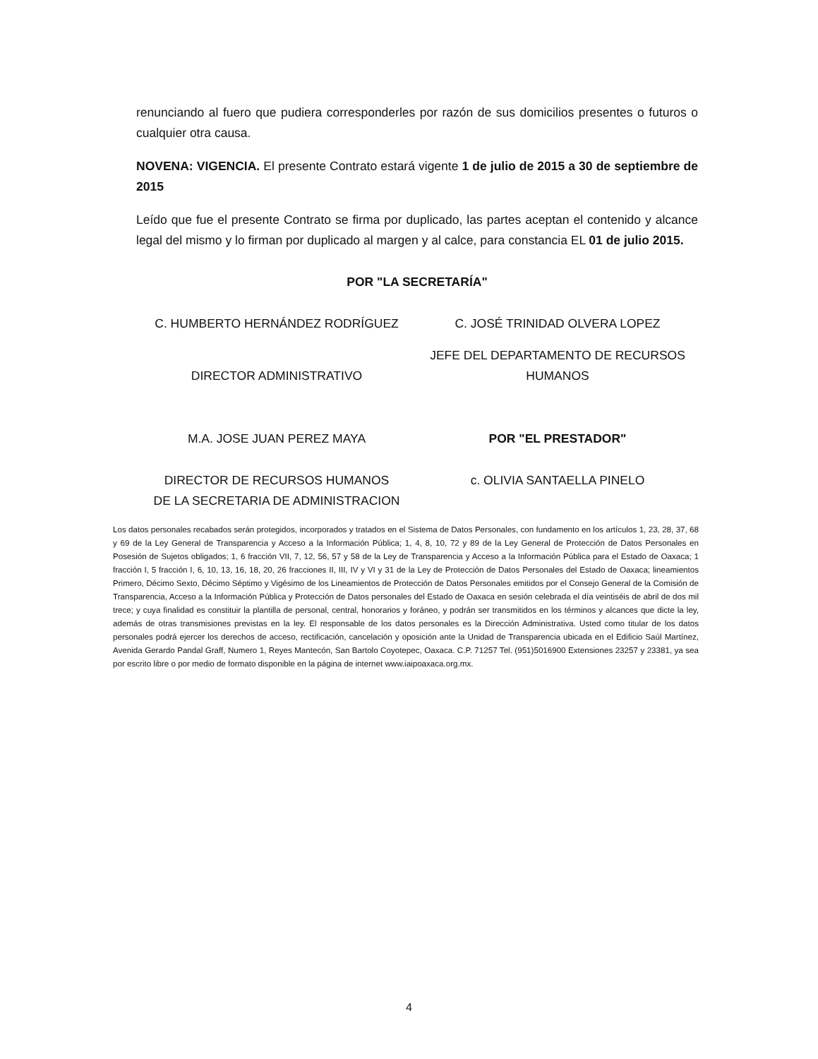renunciando al fuero que pudiera corresponderles por razón de sus domicilios presentes o futuros o cualquier otra causa.
NOVENA: VIGENCIA. El presente Contrato estará vigente 1 de julio de 2015 a 30 de septiembre de 2015
Leído que fue el presente Contrato se firma por duplicado, las partes aceptan el contenido y alcance legal del mismo y lo firman por duplicado al margen y al calce, para constancia EL 01 de julio 2015.
POR "LA SECRETARÍA"
C. HUMBERTO HERNÁNDEZ RODRÍGUEZ
C. JOSÉ TRINIDAD OLVERA LOPEZ
DIRECTOR ADMINISTRATIVO
JEFE DEL DEPARTAMENTO DE RECURSOS HUMANOS
M.A. JOSE JUAN PEREZ MAYA POR "EL PRESTADOR"
DIRECTOR DE RECURSOS HUMANOS
DE LA SECRETARIA DE ADMINISTRACION
c. OLIVIA SANTAELLA PINELO
Los datos personales recabados serán protegidos, incorporados y tratados en el Sistema de Datos Personales, con fundamento en los artículos 1, 23, 28, 37, 68 y 69 de la Ley General de Transparencia y Acceso a la Información Pública; 1, 4, 8, 10, 72 y 89 de la Ley General de Protección de Datos Personales en Posesión de Sujetos obligados; 1, 6 fracción VII, 7, 12, 56, 57 y 58 de la Ley de Transparencia y Acceso a la Información Pública para el Estado de Oaxaca; 1 fracción I, 5 fracción I, 6, 10, 13, 16, 18, 20, 26 fracciones II, III, IV y VI y 31 de la Ley de Protección de Datos Personales del Estado de Oaxaca; lineamientos Primero, Décimo Sexto, Décimo Séptimo y Vigésimo de los Lineamientos de Protección de Datos Personales emitidos por el Consejo General de la Comisión de Transparencia, Acceso a la Información Pública y Protección de Datos personales del Estado de Oaxaca en sesión celebrada el día veintiséis de abril de dos mil trece; y cuya finalidad es constituir la plantilla de personal, central, honorarios y foráneo, y podrán ser transmitidos en los términos y alcances que dicte la ley, además de otras transmisiones previstas en la ley. El responsable de los datos personales es la Dirección Administrativa. Usted como titular de los datos personales podrá ejercer los derechos de acceso, rectificación, cancelación y oposición ante la Unidad de Transparencia ubicada en el Edificio Saúl Martínez, Avenida Gerardo Pandal Graff, Numero 1, Reyes Mantecón, San Bartolo Coyotepec, Oaxaca. C.P. 71257 Tel. (951)5016900 Extensiones 23257 y 23381, ya sea por escrito libre o por medio de formato disponible en la página de internet www.iaipoaxaca.org.mx.
4